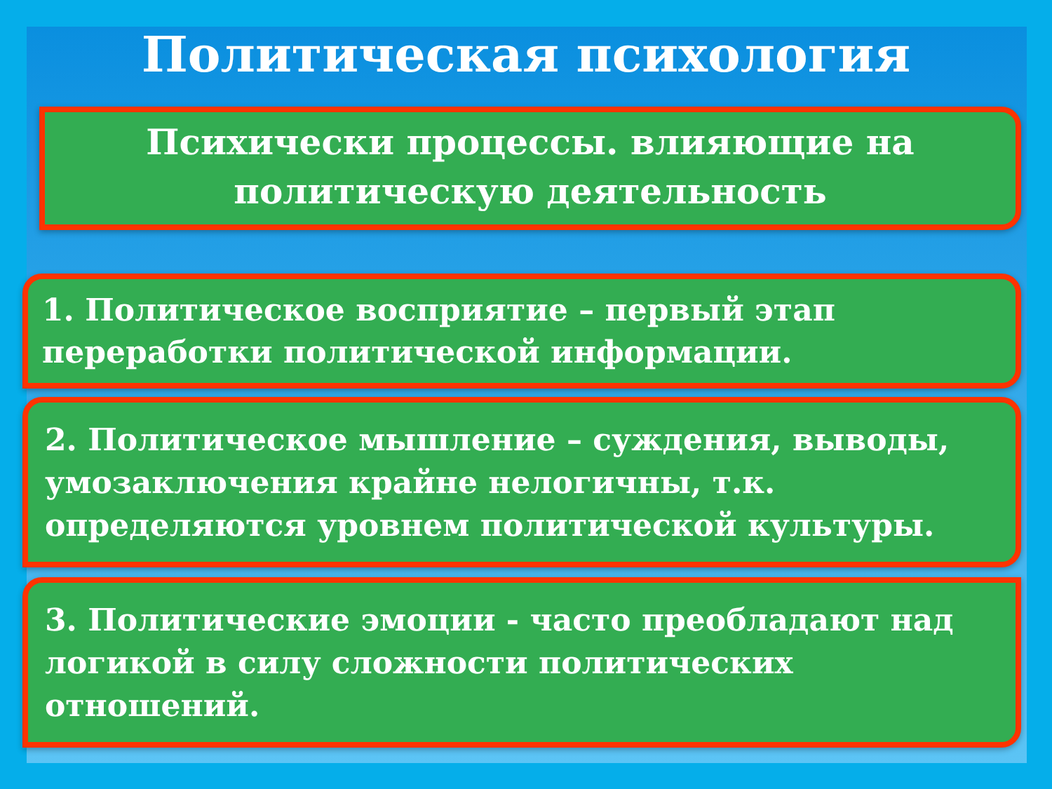Политическая психология
Психически процессы. влияющие на политическую деятельность
1. Политическое восприятие – первый этап переработки политической информации.
2. Политическое мышление – суждения, выводы, умозаключения крайне нелогичны, т.к. определяются уровнем политической культуры.
3. Политические эмоции - часто преобладают над логикой в силу сложности политических отношений.